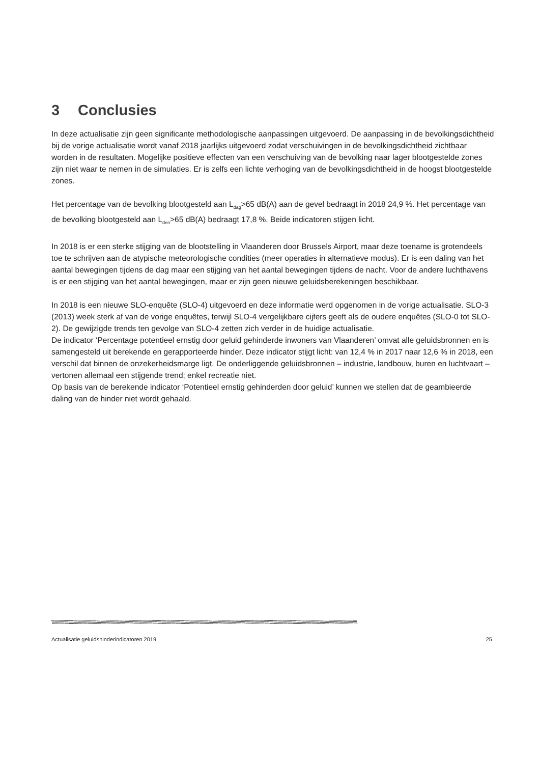3 Conclusies
In deze actualisatie zijn geen significante methodologische aanpassingen uitgevoerd. De aanpassing in de bevolkingsdichtheid bij de vorige actualisatie wordt vanaf 2018 jaarlijks uitgevoerd zodat verschuivingen in de bevolkingsdichtheid zichtbaar worden in de resultaten. Mogelijke positieve effecten van een verschuiving van de bevolking naar lager blootgestelde zones zijn niet waar te nemen in de simulaties. Er is zelfs een lichte verhoging van de bevolkingsdichtheid in de hoogst blootgestelde zones.
Het percentage van de bevolking blootgesteld aan L<sub>dag</sub>>65 dB(A) aan de gevel bedraagt in 2018 24,9 %. Het percentage van de bevolking blootgesteld aan L<sub>den</sub>>65 dB(A) bedraagt 17,8 %. Beide indicatoren stijgen licht.
In 2018 is er een sterke stijging van de blootstelling in Vlaanderen door Brussels Airport, maar deze toename is grotendeels toe te schrijven aan de atypische meteorologische condities (meer operaties in alternatieve modus). Er is een daling van het aantal bewegingen tijdens de dag maar een stijging van het aantal bewegingen tijdens de nacht. Voor de andere luchthavens is er een stijging van het aantal bewegingen, maar er zijn geen nieuwe geluidsberekeningen beschikbaar.
In 2018 is een nieuwe SLO-enquête (SLO-4) uitgevoerd en deze informatie werd opgenomen in de vorige actualisatie. SLO-3 (2013) week sterk af van de vorige enquêtes, terwijl SLO-4 vergelijkbare cijfers geeft als de oudere enquêtes (SLO-0 tot SLO-2). De gewijzigde trends ten gevolge van SLO-4 zetten zich verder in de huidige actualisatie.
De indicator ‘Percentage potentieel ernstig door geluid gehinderde inwoners van Vlaanderen’ omvat alle geluidsbronnen en is samengesteld uit berekende en gerapporteerde hinder. Deze indicator stijgt licht: van 12,4 % in 2017 naar 12,6 % in 2018, een verschil dat binnen de onzekerheidsmarge ligt. De onderliggende geluidsbronnen – industrie, landbouw, buren en luchtvaart – vertonen allemaal een stijgende trend; enkel recreatie niet.
Op basis van de berekende indicator ‘Potentieel ernstig gehinderden door geluid’ kunnen we stellen dat de geambieerde daling van de hinder niet wordt gehaald.
\\\\\\\\\\\\\\\\\\\\\\\\\\\\\\\\\\\\\\\\\\\\\\\\\\\\\\\\\\\\\\\\\\\\\\\\\\\\\\\\\\\\\\\\\\\\\\\\\\\\\\\\\\\\\\\\\\\\\\\\\\\\\\\\\\\\\\\\\\\\\\\\\\\\\\\\\\\\\\\\\\\\\\\\\\\\\\\\\\\\\\\\\\\\\\\\\\\\\\\\\\\\\\\\\\\\\\\\\\\\\\\\\\\\\\\\\\\\\\\\\\\\\\\\\\\\\\\\\\\\\\\\\\\\\\\\\\\\\\\\\\\\\\\\\\\\
Actualisatie geluidshinderindicatoren 2019 25